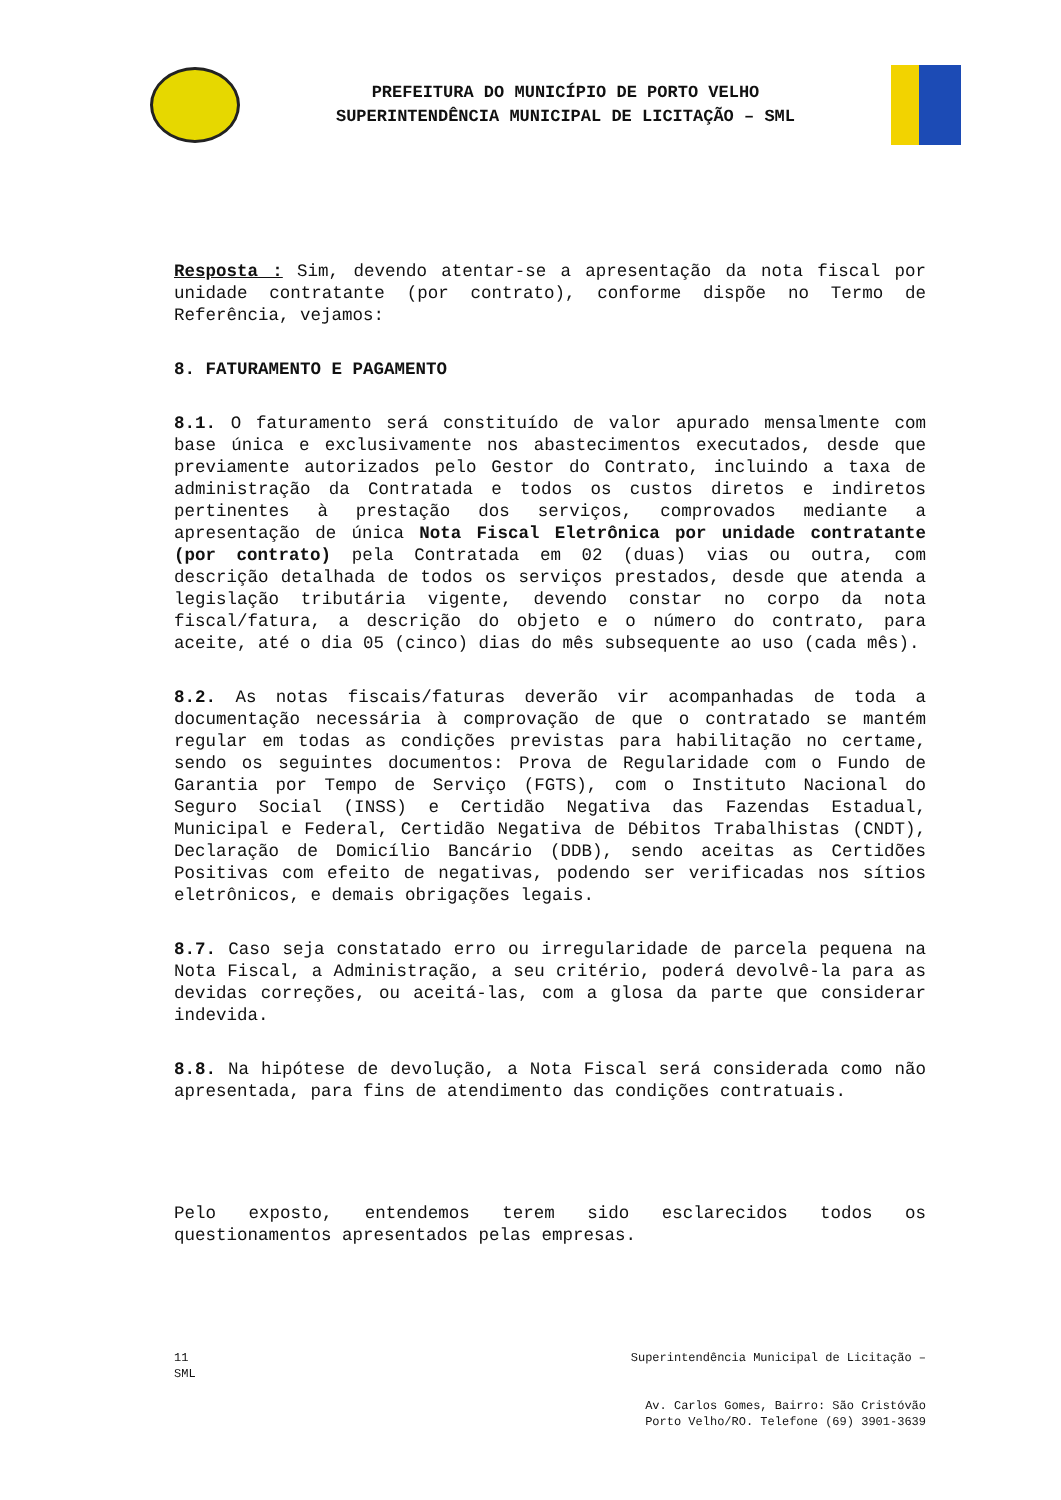PREFEITURA DO MUNICÍPIO DE PORTO VELHO
SUPERINTENDÊNCIA MUNICIPAL DE LICITAÇÃO – SML
Resposta : Sim, devendo atentar-se a apresentação da nota fiscal por unidade contratante (por contrato), conforme dispõe no Termo de Referência, vejamos:
8. FATURAMENTO E PAGAMENTO
8.1. O faturamento será constituído de valor apurado mensalmente com base única e exclusivamente nos abastecimentos executados, desde que previamente autorizados pelo Gestor do Contrato, incluindo a taxa de administração da Contratada e todos os custos diretos e indiretos pertinentes à prestação dos serviços, comprovados mediante a apresentação de única Nota Fiscal Eletrônica por unidade contratante (por contrato) pela Contratada em 02 (duas) vias ou outra, com descrição detalhada de todos os serviços prestados, desde que atenda a legislação tributária vigente, devendo constar no corpo da nota fiscal/fatura, a descrição do objeto e o número do contrato, para aceite, até o dia 05 (cinco) dias do mês subsequente ao uso (cada mês).
8.2. As notas fiscais/faturas deverão vir acompanhadas de toda a documentação necessária à comprovação de que o contratado se mantém regular em todas as condições previstas para habilitação no certame, sendo os seguintes documentos: Prova de Regularidade com o Fundo de Garantia por Tempo de Serviço (FGTS), com o Instituto Nacional do Seguro Social (INSS) e Certidão Negativa das Fazendas Estadual, Municipal e Federal, Certidão Negativa de Débitos Trabalhistas (CNDT), Declaração de Domicílio Bancário (DDB), sendo aceitas as Certidões Positivas com efeito de negativas, podendo ser verificadas nos sítios eletrônicos, e demais obrigações legais.
8.7. Caso seja constatado erro ou irregularidade de parcela pequena na Nota Fiscal, a Administração, a seu critério, poderá devolvê-la para as devidas correções, ou aceitá-las, com a glosa da parte que considerar indevida.
8.8. Na hipótese de devolução, a Nota Fiscal será considerada como não apresentada, para fins de atendimento das condições contratuais.
Pelo exposto, entendemos terem sido esclarecidos todos os questionamentos apresentados pelas empresas.
11
SML Superintendência Municipal de Licitação –
Av. Carlos Gomes, Bairro: São Cristóvão
Porto Velho/RO. Telefone (69) 3901-3639